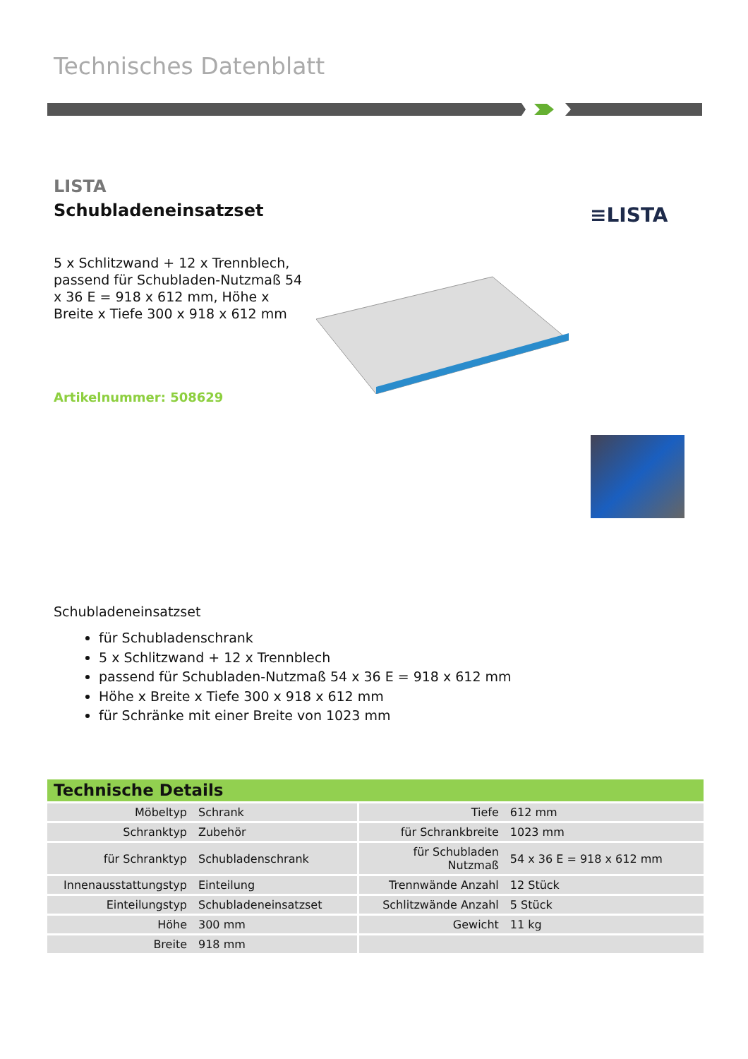Technisches Datenblatt
LISTA
Schubladeneinsatzset ≡LISTA
5 x Schlitzwand + 12 x Trennblech, passend für Schubladen-Nutzmaß 54 x 36 E = 918 x 612 mm, Höhe x Breite x Tiefe 300 x 918 x 612 mm
Artikelnummer: 508629
Schubladeneinsatzset
für Schubladenschrank
5 x Schlitzwand + 12 x Trennblech
passend für Schubladen-Nutzmaß 54 x 36 E = 918 x 612 mm
Höhe x Breite x Tiefe 300 x 918 x 612 mm
für Schränke mit einer Breite von 1023 mm
Technische Details
| Möbeltyp | Schrank | Tiefe | 612 mm |
| Schranktyp | Zubehör | für Schrankbreite | 1023 mm |
| für Schranktyp | Schubladenschrank | für Schubladen Nutzmaß | 54 x 36 E = 918 x 612 mm |
| Innenausstattungstyp | Einteilung | Trennwände Anzahl | 12 Stück |
| Einteilungstyp | Schubladeneinsatzset | Schlitzwände Anzahl | 5 Stück |
| Höhe | 300 mm | Gewicht | 11 kg |
| Breite | 918 mm | | |